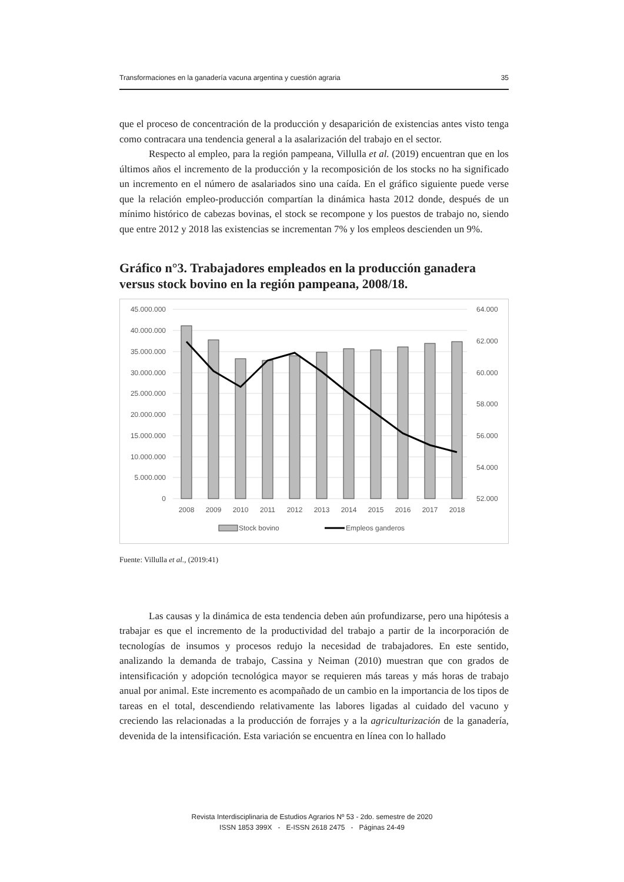Transformaciones en la ganadería vacuna argentina y cuestión agraria 35
que el proceso de concentración de la producción y desaparición de existencias antes visto tenga como contracara una tendencia general a la asalarización del trabajo en el sector.
Respecto al empleo, para la región pampeana, Villulla et al. (2019) encuentran que en los últimos años el incremento de la producción y la recomposición de los stocks no ha significado un incremento en el número de asalariados sino una caída. En el gráfico siguiente puede verse que la relación empleo-producción compartían la dinámica hasta 2012 donde, después de un mínimo histórico de cabezas bovinas, el stock se recompone y los puestos de trabajo no, siendo que entre 2012 y 2018 las existencias se incrementan 7% y los empleos descienden un 9%.
Gráfico n°3. Trabajadores empleados en la producción ganadera versus stock bovino en la región pampeana, 2008/18.
45.000.000
40.000.000
35.000.000
30.000.000
25.000.000
20.000.000
15.000.000
10.000.000
5.000.000
0
64.000
62.000
60.000
58.000
56.000
54.000
52.000
2008
2009
2010
2011
2012
2013
2014
2015
2016
2017
2018
Stock bovino
Empleos ganderos
Fuente: Villulla et al., (2019:41)
Las causas y la dinámica de esta tendencia deben aún profundizarse, pero una hipótesis a trabajar es que el incremento de la productividad del trabajo a partir de la incorporación de tecnologías de insumos y procesos redujo la necesidad de trabajadores. En este sentido, analizando la demanda de trabajo, Cassina y Neiman (2010) muestran que con grados de intensificación y adopción tecnológica mayor se requieren más tareas y más horas de trabajo anual por animal. Este incremento es acompañado de un cambio en la importancia de los tipos de tareas en el total, descendiendo relativamente las labores ligadas al cuidado del vacuno y creciendo las relacionadas a la producción de forrajes y a la agriculturización de la ganadería, devenida de la intensificación. Esta variación se encuentra en línea con lo hallado
Revista Interdisciplinaria de Estudios Agrarios Nº 53 - 2do. semestre de 2020
ISSN 1853 399X - E-ISSN 2618 2475 - Páginas 24-49